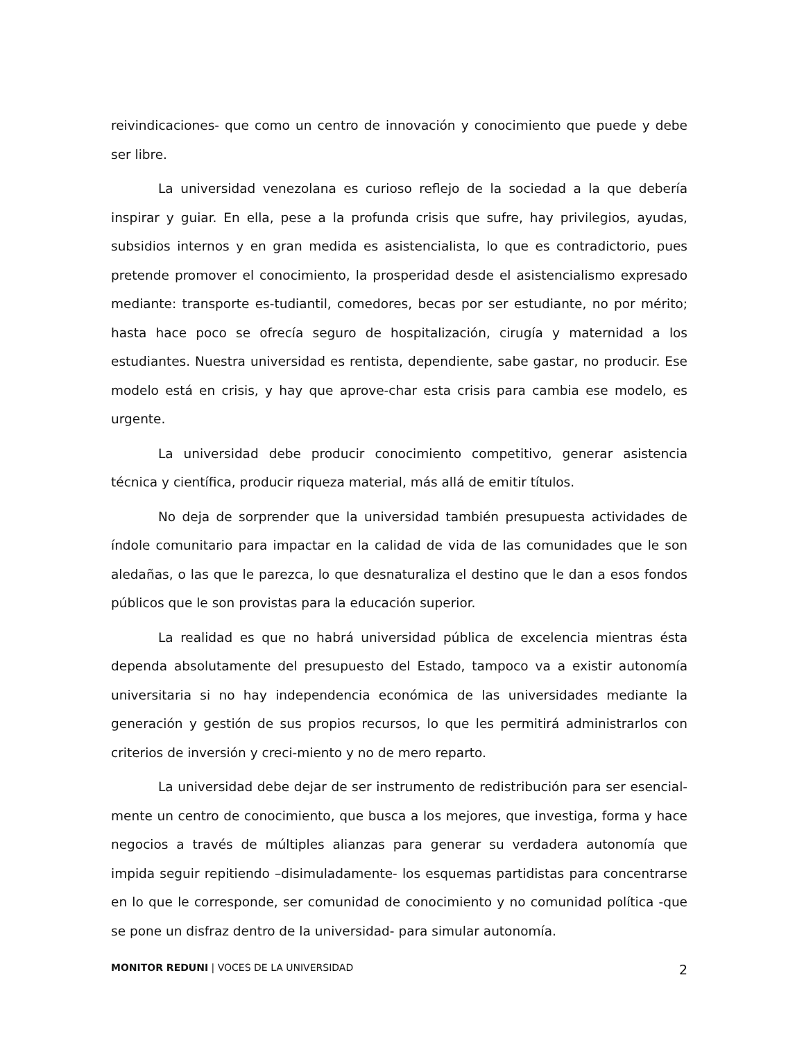reivindicaciones- que como un centro de innovación y conocimiento que puede y debe ser libre.
La universidad venezolana es curioso reflejo de la sociedad a la que debería inspirar y guiar. En ella, pese a la profunda crisis que sufre, hay privilegios, ayudas, subsidios internos y en gran medida es asistencialista, lo que es contradictorio, pues pretende promover el conocimiento, la prosperidad desde el asistencialismo expresado mediante: transporte es-tudiantil, comedores, becas por ser estudiante, no por mérito; hasta hace poco se ofrecía seguro de hospitalización, cirugía y maternidad a los estudiantes. Nuestra universidad es rentista, dependiente, sabe gastar, no producir. Ese modelo está en crisis, y hay que aprove-char esta crisis para cambia ese modelo, es urgente.
La universidad debe producir conocimiento competitivo, generar asistencia técnica y científica, producir riqueza material, más allá de emitir títulos.
No deja de sorprender que la universidad también presupuesta actividades de índole comunitario para impactar en la calidad de vida de las comunidades que le son aledañas, o las que le parezca, lo que desnaturaliza el destino que le dan a esos fondos públicos que le son provistas para la educación superior.
La realidad es que no habrá universidad pública de excelencia mientras ésta dependa absolutamente del presupuesto del Estado, tampoco va a existir autonomía universitaria si no hay independencia económica de las universidades mediante la generación y gestión de sus propios recursos, lo que les permitirá administrarlos con criterios de inversión y creci-miento y no de mero reparto.
La universidad debe dejar de ser instrumento de redistribución para ser esencial-mente un centro de conocimiento, que busca a los mejores, que investiga, forma y hace negocios a través de múltiples alianzas para generar su verdadera autonomía que impida seguir repitiendo –disimuladamente- los esquemas partidistas para concentrarse en lo que le corresponde, ser comunidad de conocimiento y no comunidad política -que se pone un disfraz dentro de la universidad- para simular autonomía.
MONITOR REDUNI | VOCES DE LA UNIVERSIDAD 2